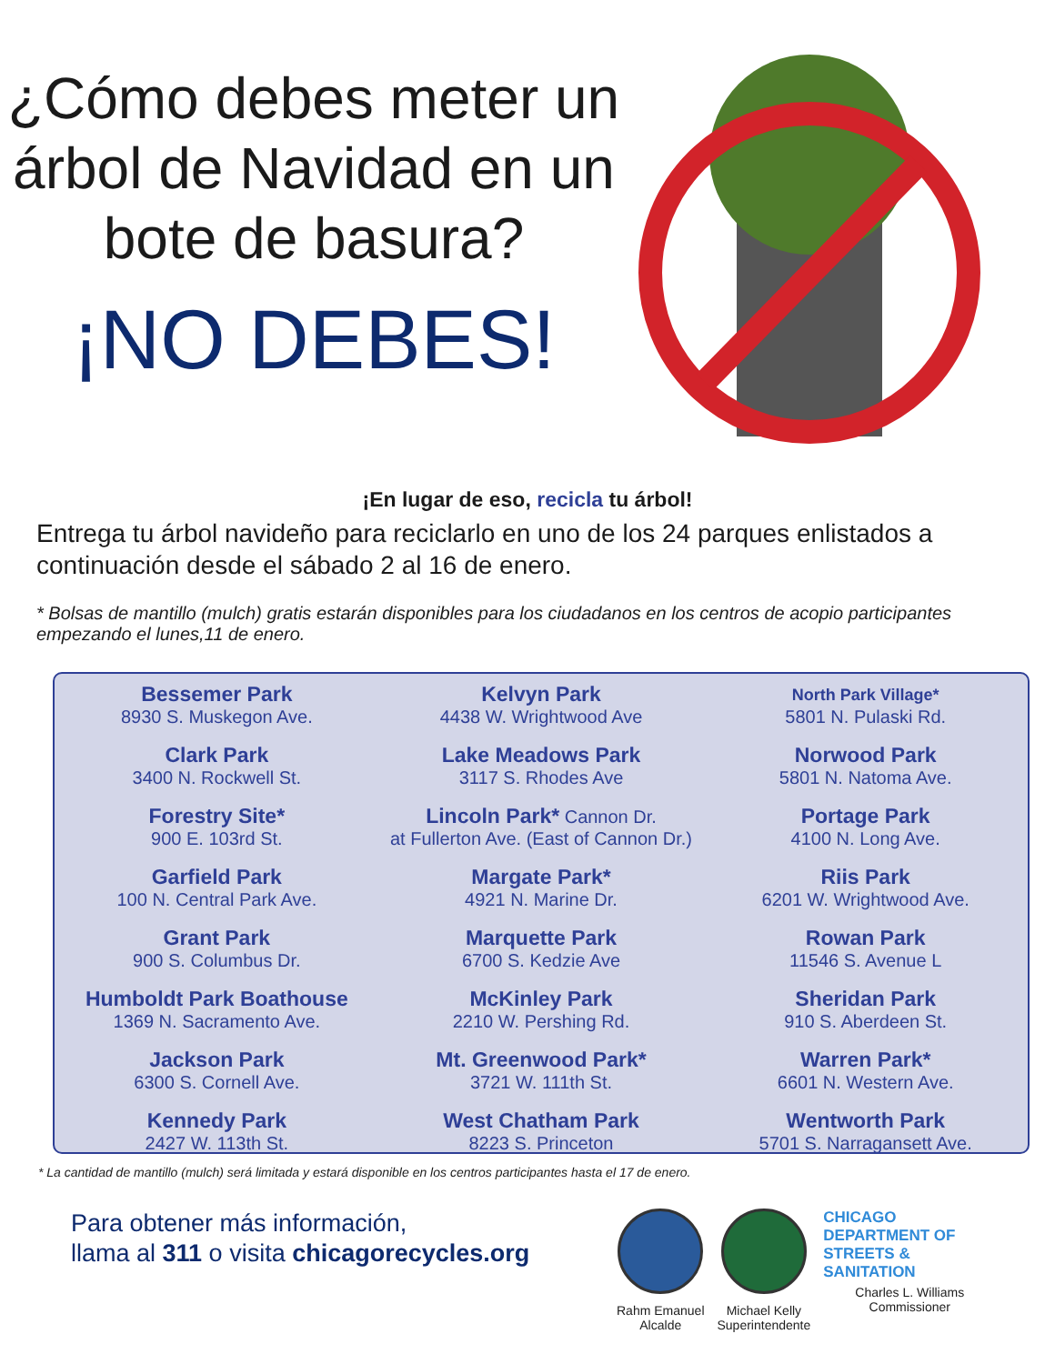¿Cómo debes meter un árbol de Navidad en un bote de basura?
¡NO DEBES!
¡En lugar de eso, recicla tu árbol!
Entrega tu árbol navideño para reciclarlo en uno de los 24 parques enlistados a continuación desde el sábado 2 al 16 de enero.
* Bolsas de mantillo (mulch) gratis estarán disponibles para los ciudadanos en los centros de acopio participantes empezando el lunes,11 de enero.
Bessemer Park
8930 S. Muskegon Ave.
Clark Park
3400 N. Rockwell St.
Forestry Site*
900 E. 103rd St.
Garfield Park
100 N. Central Park Ave.
Grant Park
900 S. Columbus Dr.
Humboldt Park Boathouse
1369 N. Sacramento Ave.
Jackson Park
6300 S. Cornell Ave.
Kennedy Park
2427 W. 113th St.
Kelvyn Park
4438 W. Wrightwood Ave
Lake Meadows Park
3117 S. Rhodes Ave
Lincoln Park* Cannon Dr.
at Fullerton Ave. (East of Cannon Dr.)
Margate Park*
4921 N. Marine Dr.
Marquette Park
6700 S. Kedzie Ave
McKinley Park
2210 W. Pershing Rd.
Mt. Greenwood Park*
3721 W. 111th St.
West Chatham Park
8223 S. Princeton
North Park Village*
5801 N. Pulaski Rd.
Norwood Park
5801 N. Natoma Ave.
Portage Park
4100 N. Long Ave.
Riis Park
6201 W. Wrightwood Ave.
Rowan Park
11546 S. Avenue L
Sheridan Park
910 S. Aberdeen St.
Warren Park*
6601 N. Western Ave.
Wentworth Park
5701 S. Narragansett Ave.
* La cantidad de mantillo (mulch) será limitada y estará disponible en los centros participantes hasta el 17 de enero.
Para obtener más información,
llama al 311 o visita chicagorecycles.org
Rahm Emanuel
Alcalde
Michael Kelly
Superintendente
CHICAGO DEPARTMENT OF STREETS & SANITATION
Charles L. Williams
Commissioner